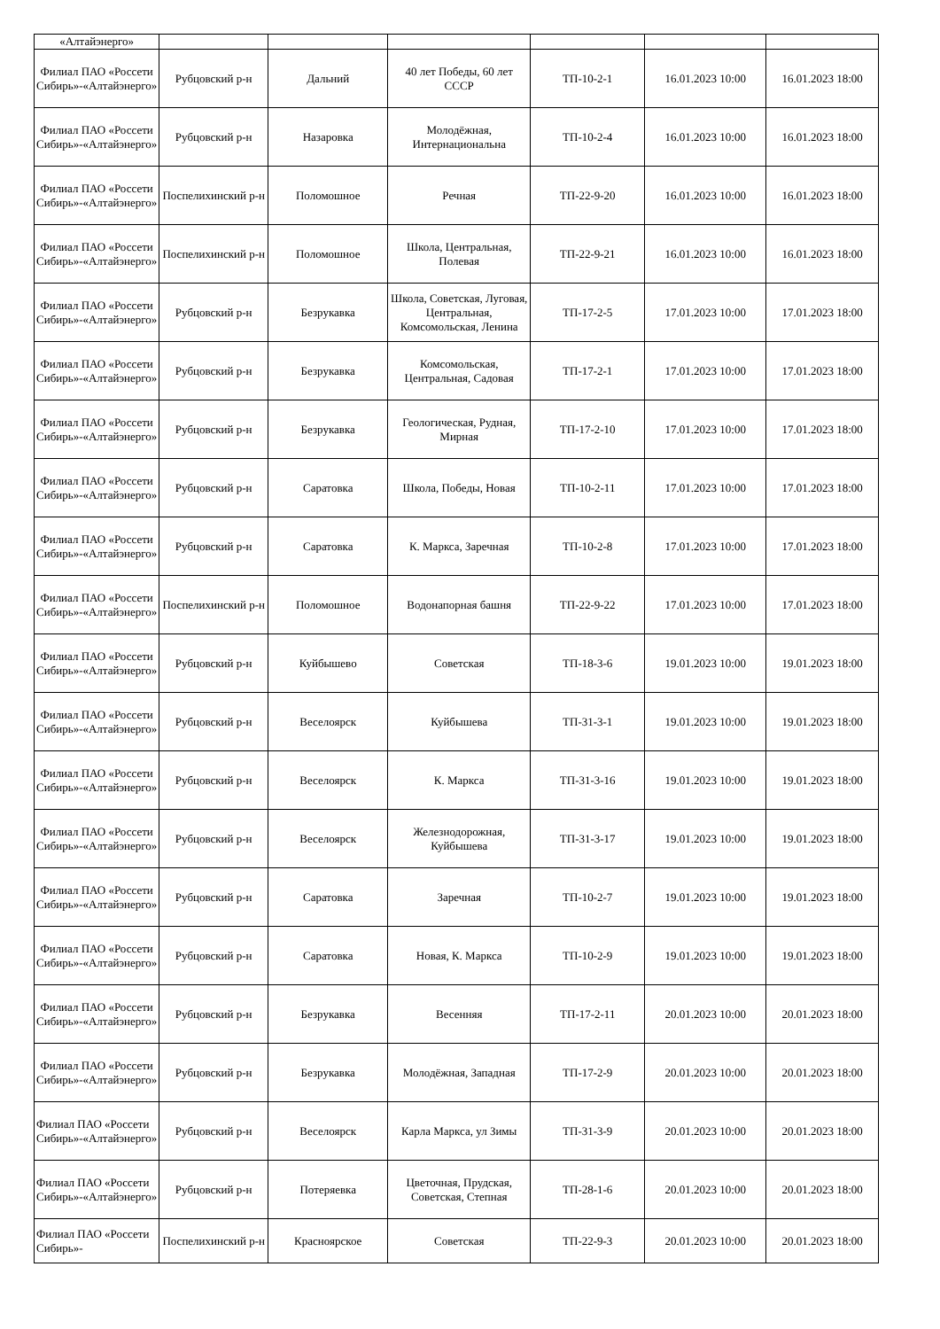| «Алтайэнерго» | | | | | | |
| Филиал ПАО «Россети Сибирь»-«Алтайэнерго» | Рубцовский р-н | Дальний | 40 лет Победы, 60 лет СССР | ТП-10-2-1 | 16.01.2023 10:00 | 16.01.2023 18:00 |
| Филиал ПАО «Россети Сибирь»-«Алтайэнерго» | Рубцовский р-н | Назаровка | Молодёжная, Интернациональна | ТП-10-2-4 | 16.01.2023 10:00 | 16.01.2023 18:00 |
| Филиал ПАО «Россети Сибирь»-«Алтайэнерго» | Поспелихинский р-н | Поломошное | Речная | ТП-22-9-20 | 16.01.2023 10:00 | 16.01.2023 18:00 |
| Филиал ПАО «Россети Сибирь»-«Алтайэнерго» | Поспелихинский р-н | Поломошное | Школа, Центральная, Полевая | ТП-22-9-21 | 16.01.2023 10:00 | 16.01.2023 18:00 |
| Филиал ПАО «Россети Сибирь»-«Алтайэнерго» | Рубцовский р-н | Безрукавка | Школа, Советская, Луговая, Центральная, Комсомольская, Ленина | ТП-17-2-5 | 17.01.2023 10:00 | 17.01.2023 18:00 |
| Филиал ПАО «Россети Сибирь»-«Алтайэнерго» | Рубцовский р-н | Безрукавка | Комсомольская, Центральная, Садовая | ТП-17-2-1 | 17.01.2023 10:00 | 17.01.2023 18:00 |
| Филиал ПАО «Россети Сибирь»-«Алтайэнерго» | Рубцовский р-н | Безрукавка | Геологическая, Рудная, Мирная | ТП-17-2-10 | 17.01.2023 10:00 | 17.01.2023 18:00 |
| Филиал ПАО «Россети Сибирь»-«Алтайэнерго» | Рубцовский р-н | Саратовка | Школа, Победы, Новая | ТП-10-2-11 | 17.01.2023 10:00 | 17.01.2023 18:00 |
| Филиал ПАО «Россети Сибирь»-«Алтайэнерго» | Рубцовский р-н | Саратовка | К. Маркса, Заречная | ТП-10-2-8 | 17.01.2023 10:00 | 17.01.2023 18:00 |
| Филиал ПАО «Россети Сибирь»-«Алтайэнерго» | Поспелихинский р-н | Поломошное | Водонапорная башня | ТП-22-9-22 | 17.01.2023 10:00 | 17.01.2023 18:00 |
| Филиал ПАО «Россети Сибирь»-«Алтайэнерго» | Рубцовский р-н | Куйбышево | Советская | ТП-18-3-6 | 19.01.2023 10:00 | 19.01.2023 18:00 |
| Филиал ПАО «Россети Сибирь»-«Алтайэнерго» | Рубцовский р-н | Веселоярск | Куйбышева | ТП-31-3-1 | 19.01.2023 10:00 | 19.01.2023 18:00 |
| Филиал ПАО «Россети Сибирь»-«Алтайэнерго» | Рубцовский р-н | Веселоярск | К. Маркса | ТП-31-3-16 | 19.01.2023 10:00 | 19.01.2023 18:00 |
| Филиал ПАО «Россети Сибирь»-«Алтайэнерго» | Рубцовский р-н | Веселоярск | Железнодорожная, Куйбышева | ТП-31-3-17 | 19.01.2023 10:00 | 19.01.2023 18:00 |
| Филиал ПАО «Россети Сибирь»-«Алтайэнерго» | Рубцовский р-н | Саратовка | Заречная | ТП-10-2-7 | 19.01.2023 10:00 | 19.01.2023 18:00 |
| Филиал ПАО «Россети Сибирь»-«Алтайэнерго» | Рубцовский р-н | Саратовка | Новая, К. Маркса | ТП-10-2-9 | 19.01.2023 10:00 | 19.01.2023 18:00 |
| Филиал ПАО «Россети Сибирь»-«Алтайэнерго» | Рубцовский р-н | Безрукавка | Весенняя | ТП-17-2-11 | 20.01.2023 10:00 | 20.01.2023 18:00 |
| Филиал ПАО «Россети Сибирь»-«Алтайэнерго» | Рубцовский р-н | Безрукавка | Молодёжная, Западная | ТП-17-2-9 | 20.01.2023 10:00 | 20.01.2023 18:00 |
| Филиал ПАО «Россети Сибирь»-«Алтайэнерго» | Рубцовский р-н | Веселоярск | Карла Маркса, ул Зимы | ТП-31-3-9 | 20.01.2023 10:00 | 20.01.2023 18:00 |
| Филиал ПАО «Россети Сибирь»-«Алтайэнерго» | Рубцовский р-н | Потеряевка | Цветочная, Прудская, Советская, Степная | ТП-28-1-6 | 20.01.2023 10:00 | 20.01.2023 18:00 |
| Филиал ПАО «Россети Сибирь»- | Поспелихинский р-н | Красноярское | Советская | ТП-22-9-3 | 20.01.2023 10:00 | 20.01.2023 18:00 |